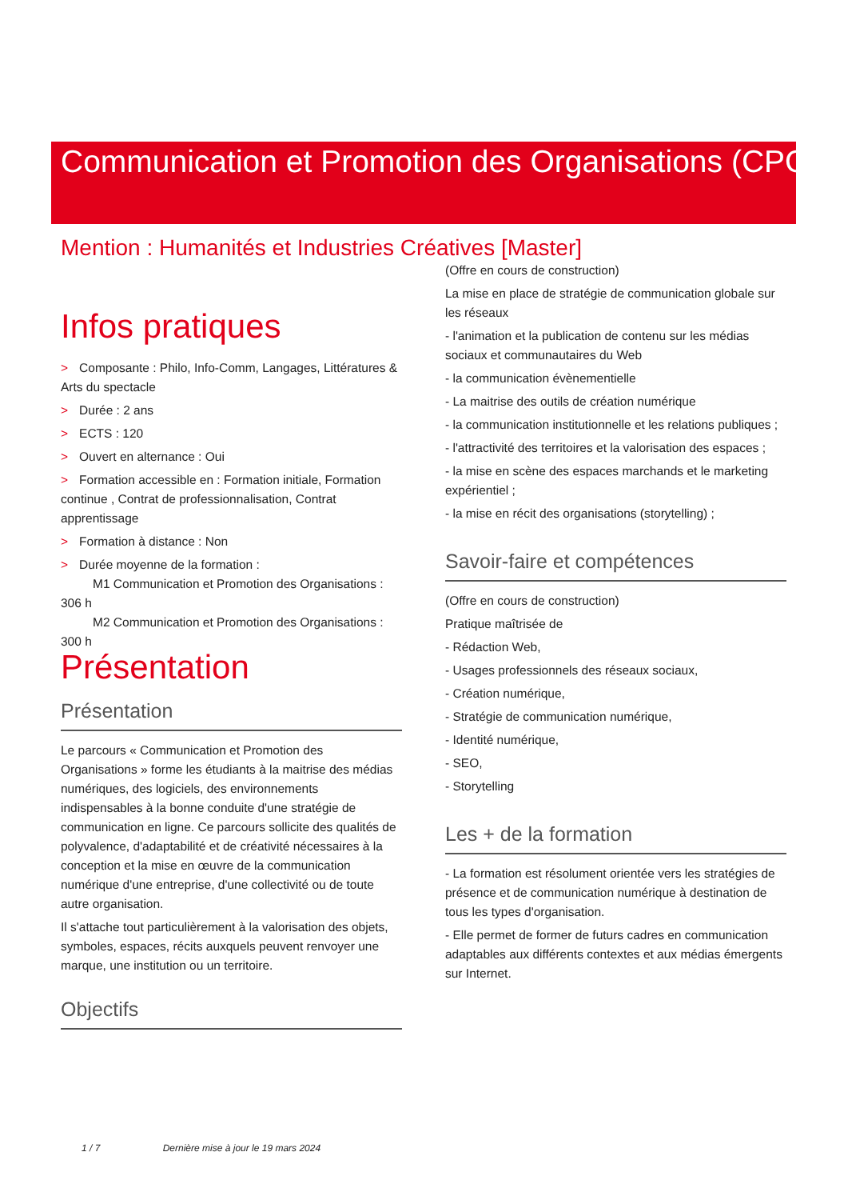Communication et Promotion des Organisations (CPO)
Mention : Humanités et Industries Créatives [Master]
Infos pratiques
> Composante : Philo, Info-Comm, Langages, Littératures & Arts du spectacle
> Durée : 2 ans
> ECTS : 120
> Ouvert en alternance : Oui
> Formation accessible en : Formation initiale, Formation continue , Contrat de professionnalisation, Contrat apprentissage
> Formation à distance : Non
> Durée moyenne de la formation :
M1 Communication et Promotion des Organisations : 306 h
M2 Communication et Promotion des Organisations : 300 h
Présentation
Présentation
Le parcours « Communication et Promotion des Organisations » forme les étudiants à la maitrise des médias numériques, des logiciels, des environnements indispensables à la bonne conduite d'une stratégie de communication en ligne. Ce parcours sollicite des qualités de polyvalence, d'adaptabilité et de créativité nécessaires à la conception et la mise en œuvre de la communication numérique d'une entreprise, d'une collectivité ou de toute autre organisation.
Il s'attache tout particulièrement à la valorisation des objets, symboles, espaces, récits auxquels peuvent renvoyer une marque, une institution ou un territoire.
Objectifs
(Offre en cours de construction)
La mise en place de stratégie de communication globale sur les réseaux
- l'animation et la publication de contenu sur les médias sociaux et communautaires du Web
- la communication évènementielle
- La maitrise des outils de création numérique
- la communication institutionnelle et les relations publiques ;
- l'attractivité des territoires et la valorisation des espaces ;
- la mise en scène des espaces marchands et le marketing expérientiel ;
- la mise en récit des organisations (storytelling) ;
Savoir-faire et compétences
(Offre en cours de construction)
Pratique maîtrisée de
- Rédaction Web,
- Usages professionnels des réseaux sociaux,
- Création numérique,
- Stratégie de communication numérique,
- Identité numérique,
- SEO,
- Storytelling
Les + de la formation
- La formation est résolument orientée vers les stratégies de présence et de communication numérique à destination de tous les types d'organisation.
- Elle permet de former de futurs cadres en communication adaptables aux différents contextes et aux médias émergents sur Internet.
1 / 7 Dernière mise à jour le 19 mars 2024